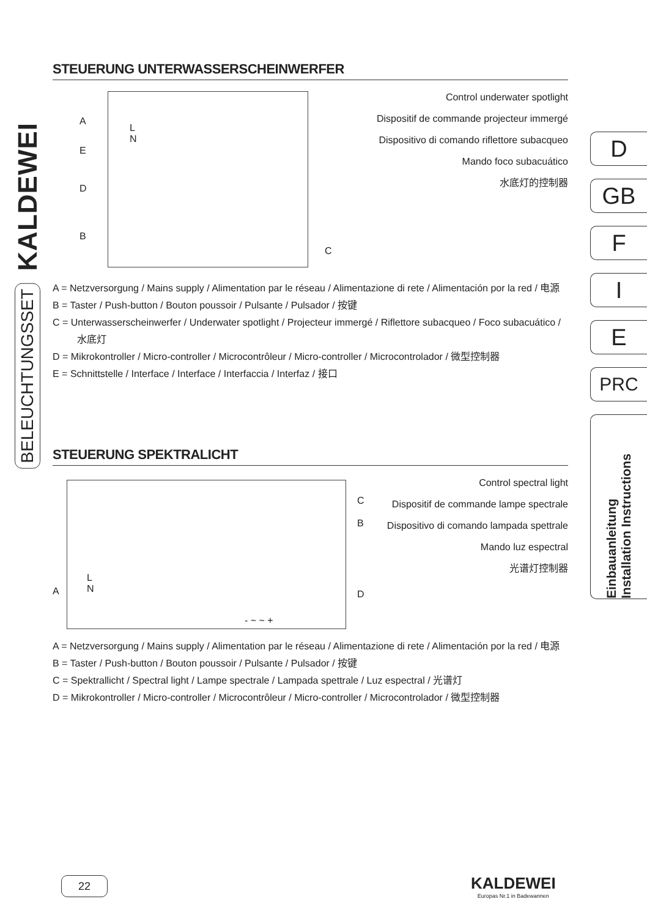KALDEWEI
BELEUCHTUNGSSET
D
GB
F
I
E
PRC
Einbauanleitung
Installation Instructions
STEUERUNG UNTERWASSERSCHEINWERFER
L
N
A
E
D
B
C
Control underwater spotlight
Dispositif de commande projecteur immergé
Dispositivo di comando riflettore subacqueo
Mando foco subacuático
水底灯的控制器
A = Netzversorgung / Mains supply / Alimentation par le réseau / Alimentazione di rete / Alimentación por la red / 电源
B = Taster / Push-button / Bouton poussoir / Pulsante / Pulsador / 按键
C = Unterwasserscheinwerfer / Underwater spotlight / Projecteur immergé / Riflettore subacqueo / Foco subacuático / 水底灯
D = Mikrokontroller / Micro-controller / Microcontrôleur / Micro-controller / Microcontrolador / 微型控制器
E = Schnittstelle / Interface / Interface / Interfaccia / Interfaz / 接口
STEUERUNG SPEKTRALICHT
L
N
- ~ ~ +
A
C
B
D
Control spectral light
Dispositif de commande lampe spectrale
Dispositivo di comando lampada spettrale
Mando luz espectral
光谱灯控制器
A = Netzversorgung / Mains supply / Alimentation par le réseau / Alimentazione di rete / Alimentación por la red / 电源
B = Taster / Push-button / Bouton poussoir / Pulsante / Pulsador / 按键
C = Spektrallicht / Spectral light / Lampe spectrale / Lampada spettrale / Luz espectral / 光谱灯
D = Mikrokontroller / Micro-controller / Microcontrôleur / Micro-controller / Microcontrolador / 微型控制器
22
KALDEWEI
Europas Nr.1 in Badewannen